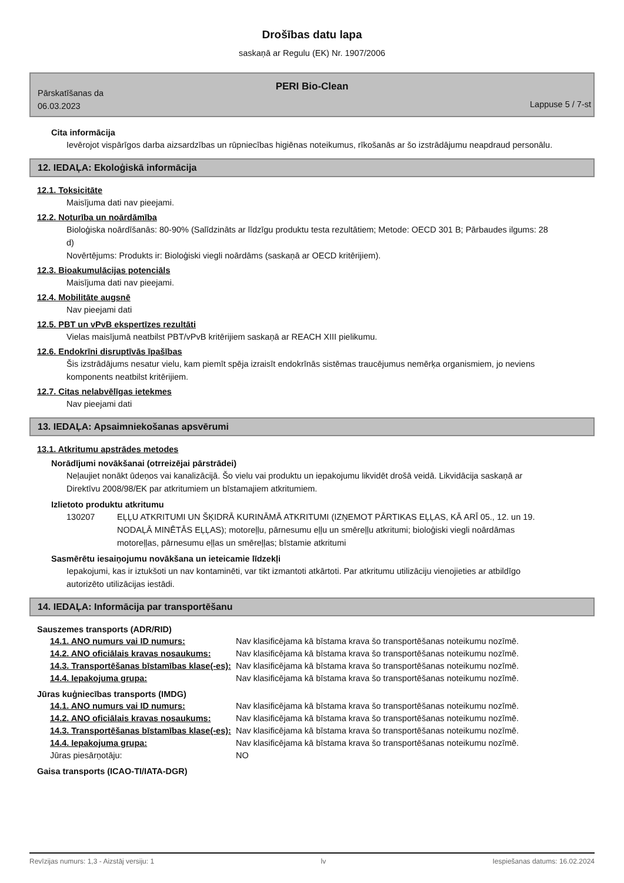Drošības datu lapa
saskaņā ar Regulu (EK) Nr. 1907/2006
PERI Bio-Clean
Pārskatīšanas da
06.03.2023
Lappuse 5 / 7-st
Cita informācija
Ievērojot vispārīgos darba aizsardzības un rūpniecības higiēnas noteikumus, rīkošanās ar šo izstrādājumu neapdraud personālu.
12. IEDAĻA: Ekoloģiskā informācija
12.1. Toksicitāte
Maisījuma dati nav pieejami.
12.2. Noturība un noārdāmība
Bioloģiska noārdīšanās: 80-90% (Salīdzināts ar līdzīgu produktu testa rezultātiem; Metode: OECD 301 B; Pārbaudes ilgums: 28 d)
Novērtējums: Produkts ir: Bioloģiski viegli noārdāms (saskaņā ar OECD kritērijiem).
12.3. Bioakumulācijas potenciāls
Maisījuma dati nav pieejami.
12.4. Mobilitāte augsnē
Nav pieejami dati
12.5. PBT un vPvB ekspertīzes rezultāti
Vielas maisījumā neatbilst PBT/vPvB kritērijiem saskaņā ar REACH XIII pielikumu.
12.6. Endokrīni disruptīvās īpašības
Šis izstrādājums nesatur vielu, kam piemīt spēja izraisīt endokrīnās sistēmas traucējumus nemērķa organismiem, jo neviens komponents neatbilst kritērijiem.
12.7. Citas nelabvēlīgas ietekmes
Nav pieejami dati
13. IEDAĻA: Apsaimniekošanas apsvērumi
13.1. Atkritumu apstrādes metodes
Norādījumi novākšanai (otrreizējai pārstrādei)
Neļaujiet nonākt ūdeņos vai kanalizācijā. Šo vielu vai produktu un iepakojumu likvidēt drošā veidā. Likvidācija saskaņā ar Direktīvu 2008/98/EK par atkritumiem un bīstamajiem atkritumiem.
Izlietoto produktu atkritumu
130207 EĻĻU ATKRITUMI UN ŠĶIDRĀ KURINĀMĀ ATKRITUMI (IZŅEMOT PĀRTIKAS EĻĻAS, KĀ ARĪ 05., 12. un 19. NODAĻĀ MINĒTĀS EĻĻAS); motoreļļu, pārnesumu eļļu un smēreļļu atkritumi; bioloģiski viegli noārdāmas motoreļļas, pārnesumu eļļas un smēreļļas; bīstamie atkritumi
Sasmērētu iesaiņojumu novākšana un ieteicamie līdzekļi
Iepakojumi, kas ir iztukšoti un nav kontaminēti, var tikt izmantoti atkārtoti. Par atkritumu utilizāciju vienojieties ar atbildīgo autorizēto utilizācijas iestādi.
14. IEDAĻA: Informācija par transportēšanu
Sauszemes transports (ADR/RID)
| 14.1. ANO numurs vai ID numurs: | Nav klasificējama kā bīstama krava šo transportēšanas noteikumu nozīmē. |
| 14.2. ANO oficiālais kravas nosaukums: | Nav klasificējama kā bīstama krava šo transportēšanas noteikumu nozīmē. |
| 14.3. Transportēšanas bīstamības klase(-es): | Nav klasificējama kā bīstama krava šo transportēšanas noteikumu nozīmē. |
| 14.4. Iepakojuma grupa: | Nav klasificējama kā bīstama krava šo transportēšanas noteikumu nozīmē. |
Jūras kuģniecības transports (IMDG)
| 14.1. ANO numurs vai ID numurs: | Nav klasificējama kā bīstama krava šo transportēšanas noteikumu nozīmē. |
| 14.2. ANO oficiālais kravas nosaukums: | Nav klasificējama kā bīstama krava šo transportēšanas noteikumu nozīmē. |
| 14.3. Transportēšanas bīstamības klase(-es): | Nav klasificējama kā bīstama krava šo transportēšanas noteikumu nozīmē. |
| 14.4. Iepakojuma grupa: | Nav klasificējama kā bīstama krava šo transportēšanas noteikumu nozīmē. |
| Jūras piesārņotāju: | NO |
Gaisa transports (ICAO-TI/IATA-DGR)
Revīzijas numurs: 1,3 - Aizstāj versiju: 1 lv Iespiešanas datums: 16.02.2024